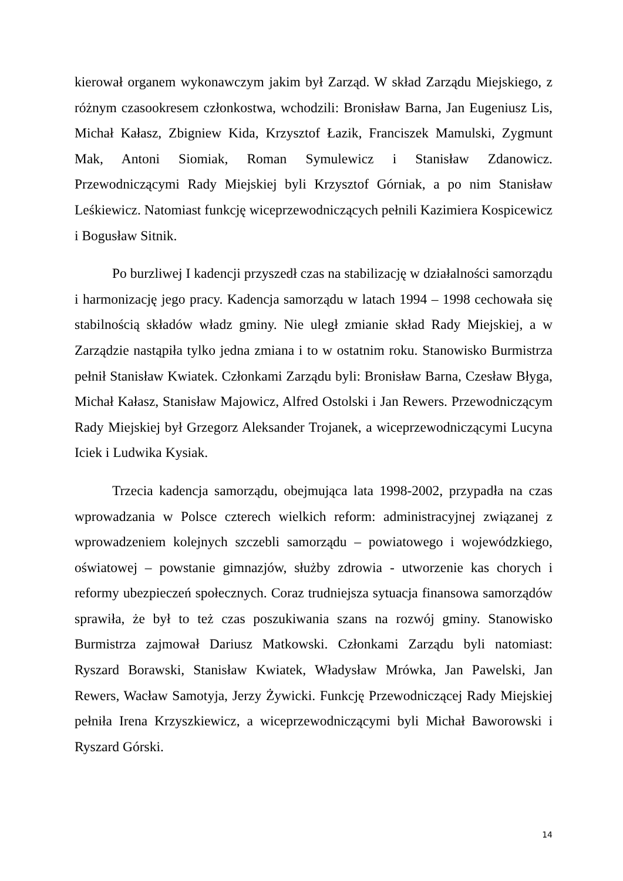kierował organem wykonawczym jakim był Zarząd. W skład Zarządu Miejskiego, z różnym czasookresem członkostwa, wchodzili: Bronisław Barna, Jan Eugeniusz Lis, Michał Kałasz, Zbigniew Kida, Krzysztof Łazik, Franciszek Mamulski, Zygmunt Mak, Antoni Siomiak, Roman Symulewicz i Stanisław Zdanowicz. Przewodniczącymi Rady Miejskiej byli Krzysztof Górniak, a po nim Stanisław Leśkiewicz. Natomiast funkcję wiceprzewodniczących pełnili Kazimiera Kospicewicz i Bogusław Sitnik.
Po burzliwej I kadencji przyszedł czas na stabilizację w działalności samorządu i harmonizację jego pracy. Kadencja samorządu w latach 1994 – 1998 cechowała się stabilnością składów władz gminy. Nie uległ zmianie skład Rady Miejskiej, a w Zarządzie nastąpiła tylko jedna zmiana i to w ostatnim roku. Stanowisko Burmistrza pełnił Stanisław Kwiatek. Członkami Zarządu byli: Bronisław Barna, Czesław Błyga, Michał Kałasz, Stanisław Majowicz, Alfred Ostolski i Jan Rewers. Przewodniczącym Rady Miejskiej był Grzegorz Aleksander Trojanek, a wiceprzewodniczącymi Lucyna Iciek i Ludwika Kysiak.
Trzecia kadencja samorządu, obejmująca lata 1998-2002, przypadła na czas wprowadzania w Polsce czterech wielkich reform: administracyjnej związanej z wprowadzeniem kolejnych szczebli samorządu – powiatowego i wojewódzkiego, oświatowej – powstanie gimnazjów, służby zdrowia - utworzenie kas chorych i reformy ubezpieczeń społecznych. Coraz trudniejsza sytuacja finansowa samorządów sprawiła, że był to też czas poszukiwania szans na rozwój gminy. Stanowisko Burmistrza zajmował Dariusz Matkowski. Członkami Zarządu byli natomiast: Ryszard Borawski, Stanisław Kwiatek, Władysław Mrówka, Jan Pawelski, Jan Rewers, Wacław Samotyja, Jerzy Żywicki. Funkcję Przewodniczącej Rady Miejskiej pełniła Irena Krzyszkiewicz, a wiceprzewodniczącymi byli Michał Baworowski i Ryszard Górski.
14